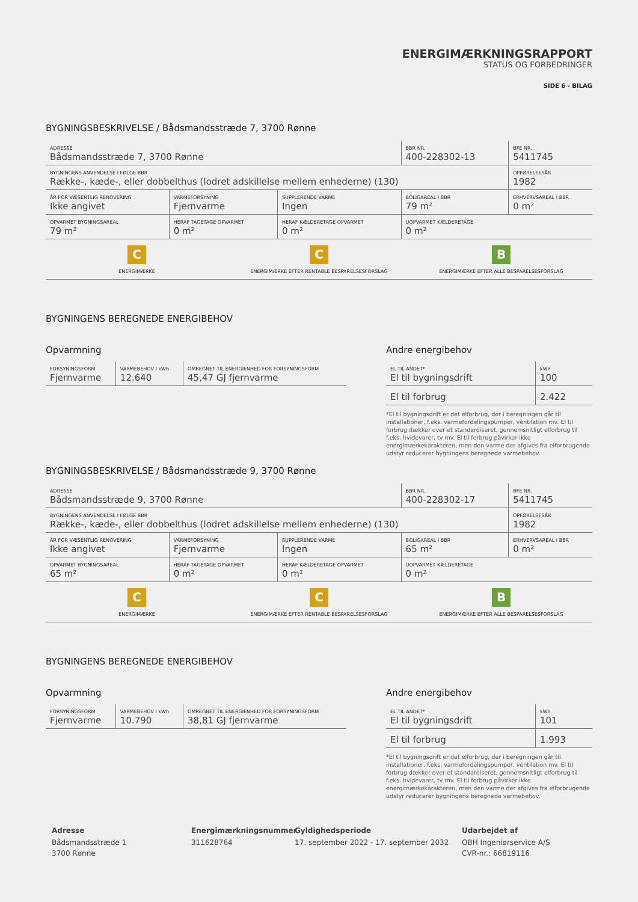ENERGIMÆRKNINGSRAPPORT
STATUS OG FORBEDRINGER
SIDE 6 - BILAG
BYGNINGSBESKRIVELSE / Bådsmandsstræde 7, 3700 Rønne
| ADRESSE Bådsmandsstræde 7, 3700 Rønne | | | BBR NR. 400-228302-13 | BFE NR. 5411745 |
| BYGNINGENS ANVENDELSE I FØLGE BBR Række-, kæde-, eller dobbelthus (lodret adskillelse mellem enhederne) (130) | | | | OPFØRELSESÅR 1982 |
| ÅR FOR VÆSENTLIG RENOVERING Ikke angivet | VARMEFORSYNING Fjernvarme | SUPPLERENDE VARME Ingen | BOLIGAREAL I BBR 79 m² | ERHVERVSAREAL I BBR 0 m² |
| OPVARMET BYGNINGSAREAL 79 m² | HERAF TAGETAGE OPVARMET 0 m² | HERAF KÆLDERETAGE OPVARMET 0 m² | UOPVARMET KÆLDERETAGE 0 m² | |
C
ENERGIMÆRKE
C
ENERGIMÆRKE EFTER RENTABLE BESPARELSESFORSLAG
B
ENERGIMÆRKE EFTER ALLE BESPARELSESFORSLAG
BYGNINGENS BEREGNEDE ENERGIBEHOV
Opvarmning
| FORSYNINGSFORM Fjernvarme | VARMEBEHOV I kWh 12.640 | OMREGNET TIL ENERGIENHED FOR FORSYNINGSFORM 45,47 GJ fjernvarme |
Andre energibehov
| EL TIL ANDET* El til bygningsdrift | kWh 100 |
| El til forbrug | 2.422 |
*El til bygningsdrift er det elforbrug, der i beregningen går til installationer, f.eks. varmefordelingspumper, ventilation mv. El til forbrug dækker over et standardiseret, gennemsnitligt elforbrug til f.eks. hvidevarer, tv mv. El til forbrug påvirker ikke energimærkekarakteren, men den varme der afgives fra elforbrugende udstyr reducerer bygningens beregnede varmebehov.
BYGNINGSBESKRIVELSE / Bådsmandsstræde 9, 3700 Rønne
| ADRESSE Bådsmandsstræde 9, 3700 Rønne | | | BBR NR. 400-228302-17 | BFE NR. 5411745 |
| BYGNINGENS ANVENDELSE I FØLGE BBR Række-, kæde-, eller dobbelthus (lodret adskillelse mellem enhederne) (130) | | | | OPFØRELSESÅR 1982 |
| ÅR FOR VÆSENTLIG RENOVERING Ikke angivet | VARMEFORSYNING Fjernvarme | SUPPLERENDE VARME Ingen | BOLIGAREAL I BBR 65 m² | ERHVERVSAREAL I BBR 0 m² |
| OPVARMET BYGNINGSAREAL 65 m² | HERAF TAGETAGE OPVARMET 0 m² | HERAF KÆLDERETAGE OPVARMET 0 m² | UOPVARMET KÆLDERETAGE 0 m² | |
C
ENERGIMÆRKE
C
ENERGIMÆRKE EFTER RENTABLE BESPARELSESFORSLAG
B
ENERGIMÆRKE EFTER ALLE BESPARELSESFORSLAG
BYGNINGENS BEREGNEDE ENERGIBEHOV
Opvarmning
| FORSYNINGSFORM Fjernvarme | VARMEBEHOV I kWh 10.790 | OMREGNET TIL ENERGIENHED FOR FORSYNINGSFORM 38,81 GJ fjernvarme |
Andre energibehov
| EL TIL ANDET* El til bygningsdrift | kWh 101 |
| El til forbrug | 1.993 |
*El til bygningsdrift er det elforbrug, der i beregningen går til installationer, f.eks. varmefordelingspumper, ventilation mv. El til forbrug dækker over et standardiseret, gennemsnitligt elforbrug til f.eks. hvidevarer, tv mv. El til forbrug påvirker ikke energimærkekarakteren, men den varme der afgives fra elforbrugende udstyr reducerer bygningens beregnede varmebehov.
Adresse
Bådsmandsstræde 1
3700 Rønne
Energimærkningsnummer
311628764
Gyldighedsperiode
17. september 2022 - 17. september 2032
Udarbejdet af
OBH Ingeniørservice A/S
CVR-nr.: 66819116